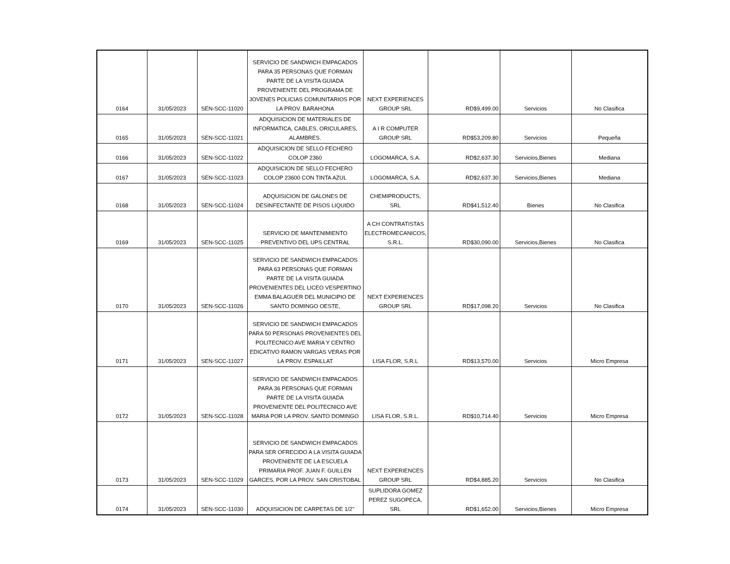| 0164 | 31/05/2023 | SEN-SCC-11020 | SERVICIO DE SANDWICH EMPACADOS PARA 35 PERSONAS QUE FORMAN PARTE DE LA VISITA GUIADA PROVENIENTE DEL PROGRAMA DE JOVENES POLICIAS COMUNITARIOS POR LA PROV. BARAHONA | NEXT EXPERIENCES GROUP SRL | RD$9,499.00 | Servicios | No Clasifica |
| 0165 | 31/05/2023 | SEN-SCC-11021 | ADQUISICION DE MATERIALES DE INFORMATICA, CABLES, ORICULARES, ALAMBRES. | A I R COMPUTER GROUP SRL | RD$53,209.80 | Servicios | Pequeña |
| 0166 | 31/05/2023 | SEN-SCC-11022 | ADQUISICION DE SELLO FECHERO COLOP 2360 | LOGOMARCA, S.A. | RD$2,637.30 | Servicios,Bienes | Mediana |
| 0167 | 31/05/2023 | SEN-SCC-11023 | ADQUISICION DE SELLO FECHERO COLOP 23600 CON TINTA AZUL | LOGOMARCA, S.A. | RD$2,637.30 | Servicios,Bienes | Mediana |
| 0168 | 31/05/2023 | SEN-SCC-11024 | ADQUISICION DE GALONES DE DESINFECTANTE DE PISOS LIQUIDO | CHEMIPRODUCTS, SRL | RD$41,512.40 | Bienes | No Clasifica |
| 0169 | 31/05/2023 | SEN-SCC-11025 | SERVICIO DE MANTENIMIENTO PREVENTIVO DEL UPS CENTRAL | A CH CONTRATISTAS ELECTROMECANICOS, S.R.L. | RD$30,090.00 | Servicios,Bienes | No Clasifica |
| 0170 | 31/05/2023 | SEN-SCC-11026 | SERVICIO DE SANDWICH EMPACADOS PARA 63 PERSONAS QUE FORMAN PARTE DE LA VISITA GUIADA PROVENIENTES DEL LICEO VESPERTINO EMMA BALAGUER DEL MUNICIPIO DE SANTO DOMINGO OESTE, | NEXT EXPERIENCES GROUP SRL | RD$17,098.20 | Servicios | No Clasifica |
| 0171 | 31/05/2023 | SEN-SCC-11027 | SERVICIO DE SANDWICH EMPACADOS PARA 50 PERSONAS PROVENIENTES DEL POLITECNICO AVE MARIA Y CENTRO EDICATIVO RAMON VARGAS VERAS POR LA PROV. ESPAILLAT | LISA FLOR, S.R.L | RD$13,570.00 | Servicios | Micro Empresa |
| 0172 | 31/05/2023 | SEN-SCC-11028 | SERVICIO DE SANDWICH EMPACADOS PARA 36 PERSONAS QUE FORMAN PARTE DE LA VISITA GUIADA PROVENIENTE DEL POLITECNICO AVE MARIA POR LA PROV. SANTO DOMINGO | LISA FLOR, S.R.L. | RD$10,714.40 | Servicios | Micro Empresa |
| 0173 | 31/05/2023 | SEN-SCC-11029 | SERVICIO DE SANDWICH EMPACADOS PARA SER OFRECIDO A LA VISITA GUIADA PROVENIENTE DE LA ESCUELA PRIMARIA PROF. JUAN F. GUILLEN GARCES, POR LA PROV. SAN CRISTOBAL | NEXT EXPERIENCES GROUP SRL | RD$4,885.20 | Servicios | No Clasifica |
| 0174 | 31/05/2023 | SEN-SCC-11030 | ADQUISICION DE CARPETAS DE 1/2" | SUPLIDORA GOMEZ PEREZ SUGOPECA, SRL | RD$1,652.00 | Servicios,Bienes | Micro Empresa |